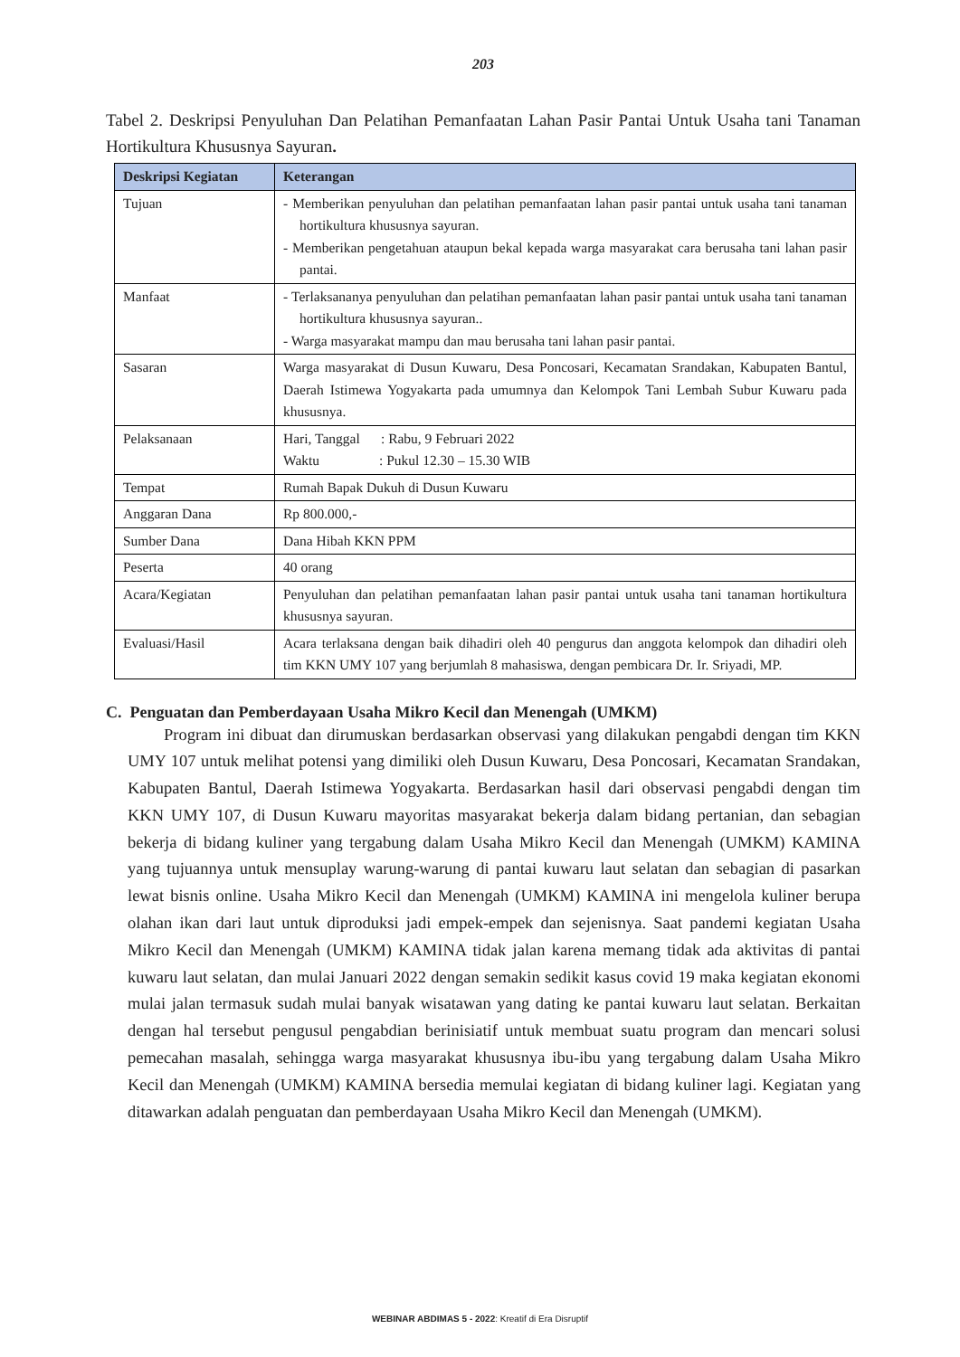203
Tabel 2. Deskripsi Penyuluhan Dan Pelatihan Pemanfaatan Lahan Pasir Pantai Untuk Usaha tani Tanaman Hortikultura Khususnya Sayuran.
| Deskripsi Kegiatan | Keterangan |
| --- | --- |
| Tujuan | - Memberikan penyuluhan dan pelatihan pemanfaatan lahan pasir pantai untuk usaha tani tanaman hortikultura khususnya sayuran. - Memberikan pengetahuan ataupun bekal kepada warga masyarakat cara berusaha tani lahan pasir pantai. |
| Manfaat | - Terlaksananya penyuluhan dan pelatihan pemanfaatan lahan pasir pantai untuk usaha tani tanaman hortikultura khususnya sayuran.. - Warga masyarakat mampu dan mau berusaha tani lahan pasir pantai. |
| Sasaran | Warga masyarakat di Dusun Kuwaru, Desa Poncosari, Kecamatan Srandakan, Kabupaten Bantul, Daerah Istimewa Yogyakarta pada umumnya dan Kelompok Tani Lembah Subur Kuwaru pada khususnya. |
| Pelaksanaan | Hari, Tanggal : Rabu, 9 Februari 2022 Waktu : Pukul 12.30 – 15.30 WIB |
| Tempat | Rumah Bapak Dukuh di Dusun Kuwaru |
| Anggaran Dana | Rp 800.000,- |
| Sumber Dana | Dana Hibah KKN PPM |
| Peserta | 40 orang |
| Acara/Kegiatan | Penyuluhan dan pelatihan pemanfaatan lahan pasir pantai untuk usaha tani tanaman hortikultura khususnya sayuran. |
| Evaluasi/Hasil | Acara terlaksana dengan baik dihadiri oleh 40 pengurus dan anggota kelompok dan dihadiri oleh tim KKN UMY 107 yang berjumlah 8 mahasiswa, dengan pembicara Dr. Ir. Sriyadi, MP. |
C. Penguatan dan Pemberdayaan Usaha Mikro Kecil dan Menengah (UMKM)
Program ini dibuat dan dirumuskan berdasarkan observasi yang dilakukan pengabdi dengan tim KKN UMY 107 untuk melihat potensi yang dimiliki oleh Dusun Kuwaru, Desa Poncosari, Kecamatan Srandakan, Kabupaten Bantul, Daerah Istimewa Yogyakarta. Berdasarkan hasil dari observasi pengabdi dengan tim KKN UMY 107, di Dusun Kuwaru mayoritas masyarakat bekerja dalam bidang pertanian, dan sebagian bekerja di bidang kuliner yang tergabung dalam Usaha Mikro Kecil dan Menengah (UMKM) KAMINA yang tujuannya untuk mensuplay warung-warung di pantai kuwaru laut selatan dan sebagian di pasarkan lewat bisnis online. Usaha Mikro Kecil dan Menengah (UMKM) KAMINA ini mengelola kuliner berupa olahan ikan dari laut untuk diproduksi jadi empek-empek dan sejenisnya. Saat pandemi kegiatan Usaha Mikro Kecil dan Menengah (UMKM) KAMINA tidak jalan karena memang tidak ada aktivitas di pantai kuwaru laut selatan, dan mulai Januari 2022 dengan semakin sedikit kasus covid 19 maka kegiatan ekonomi mulai jalan termasuk sudah mulai banyak wisatawan yang dating ke pantai kuwaru laut selatan. Berkaitan dengan hal tersebut pengusul pengabdian berinisiatif untuk membuat suatu program dan mencari solusi pemecahan masalah, sehingga warga masyarakat khususnya ibu-ibu yang tergabung dalam Usaha Mikro Kecil dan Menengah (UMKM) KAMINA bersedia memulai kegiatan di bidang kuliner lagi. Kegiatan yang ditawarkan adalah penguatan dan pemberdayaan Usaha Mikro Kecil dan Menengah (UMKM).
WEBINAR ABDIMAS 5 - 2022: Kreatif di Era Disruptif